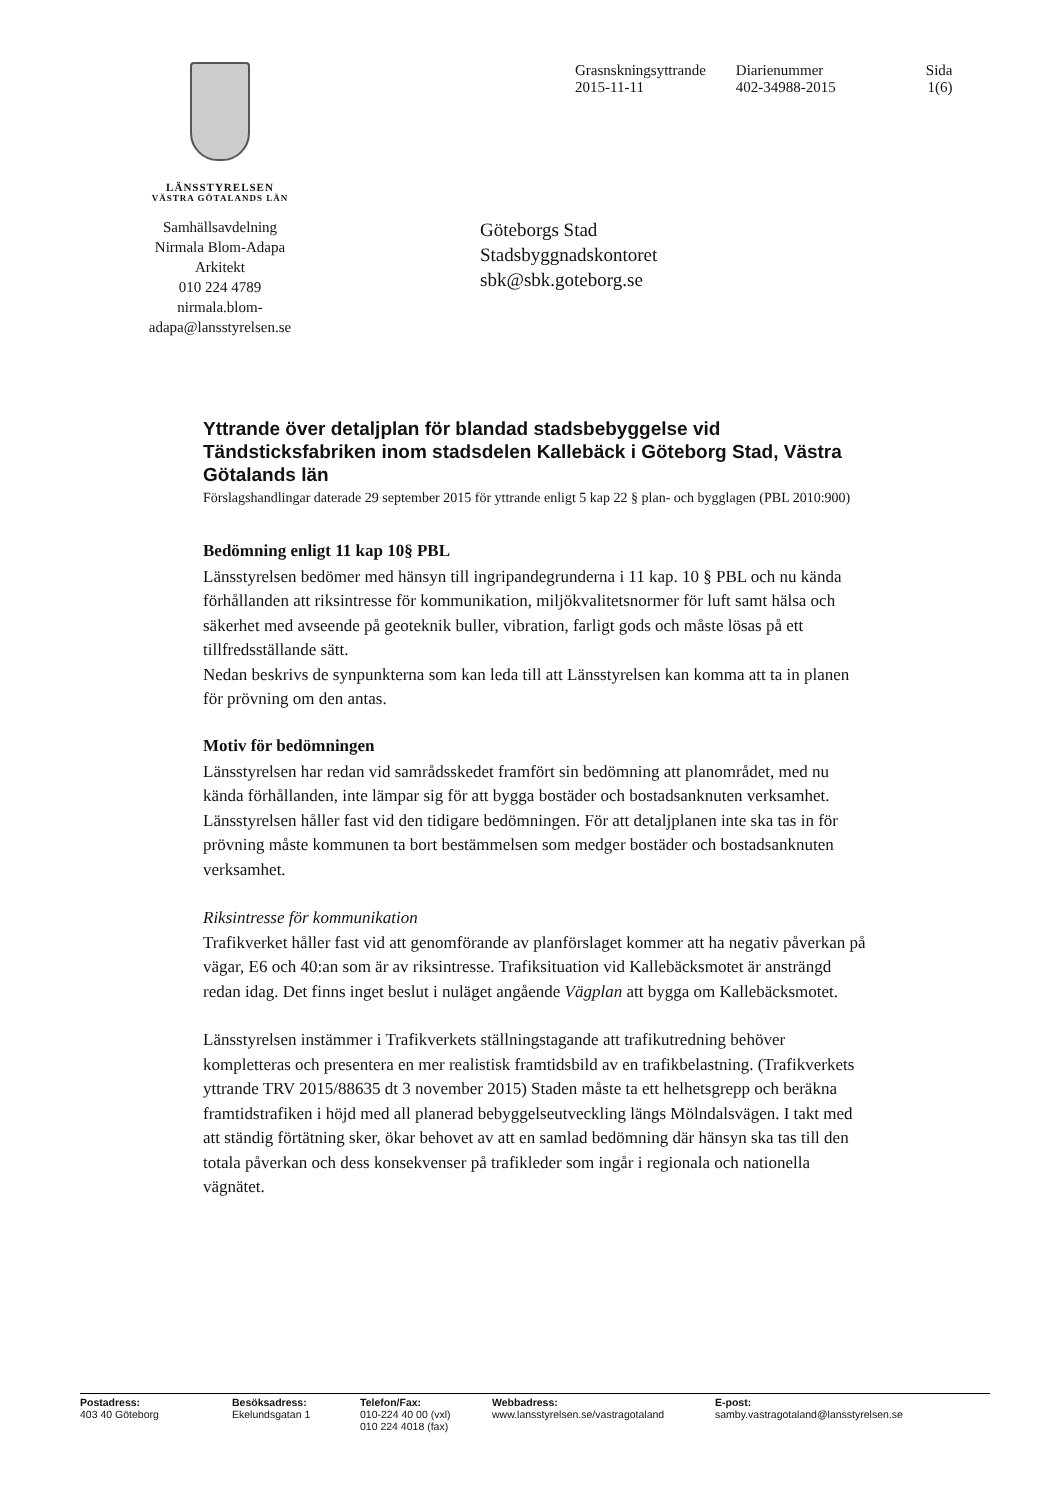LÄNSSTYRELSEN
VÄSTRA GÖTALANDS LÄN
Grasnskningsyttrande
2015-11-11
Diarienummer
402-34988-2015
Sida
1(6)
Samhällsavdelning
Nirmala Blom-Adapa
Arkitekt
010 224 4789
nirmala.blom-
adapa@lansstyrelsen.se
Göteborgs Stad
Stadsbyggnadskontoret
sbk@sbk.goteborg.se
Yttrande över detaljplan för blandad stadsbebyggelse vid Tändsticksfabriken inom stadsdelen Kallebäck i Göteborg Stad, Västra Götalands län
Förslagshandlingar daterade 29 september 2015 för yttrande enligt 5 kap 22 § plan- och bygglagen (PBL 2010:900)
Bedömning enligt 11 kap 10§ PBL
Länsstyrelsen bedömer med hänsyn till ingripandegrunderna i 11 kap. 10 § PBL och nu kända förhållanden att riksintresse för kommunikation, miljökvalitetsnormer för luft samt hälsa och säkerhet med avseende på geoteknik buller, vibration, farligt gods och måste lösas på ett tillfredsställande sätt.
Nedan beskrivs de synpunkterna som kan leda till att Länsstyrelsen kan komma att ta in planen för prövning om den antas.
Motiv för bedömningen
Länsstyrelsen har redan vid samrådsskedet framfört sin bedömning att planområdet, med nu kända förhållanden, inte lämpar sig för att bygga bostäder och bostadsanknuten verksamhet. Länsstyrelsen håller fast vid den tidigare bedömningen. För att detaljplanen inte ska tas in för prövning måste kommunen ta bort bestämmelsen som medger bostäder och bostadsanknuten verksamhet.
Riksintresse för kommunikation
Trafikverket håller fast vid att genomförande av planförslaget kommer att ha negativ påverkan på vägar, E6 och 40:an som är av riksintresse. Trafiksituation vid Kallebäcksmotet är ansträngd redan idag. Det finns inget beslut i nuläget angående Vägplan att bygga om Kallebäcksmotet.
Länsstyrelsen instämmer i Trafikverkets ställningstagande att trafikutredning behöver kompletteras och presentera en mer realistisk framtidsbild av en trafikbelastning. (Trafikverkets yttrande TRV 2015/88635 dt 3 november 2015) Staden måste ta ett helhetsgrepp och beräkna framtidstrafiken i höjd med all planerad bebyggelseutveckling längs Mölndalsvägen. I takt med att ständig förtätning sker, ökar behovet av att en samlad bedömning där hänsyn ska tas till den totala påverkan och dess konsekvenser på trafikleder som ingår i regionala och nationella vägnätet.
Postadress:
403 40 Göteborg
Besöksadress:
Ekelundsgatan 1
Telefon/Fax:
010-224 40 00 (vxl)
010 224 4018 (fax)
Webbadress:
www.lansstyrelsen.se/vastragotaland
E-post:
samby.vastragotaland@lansstyrelsen.se